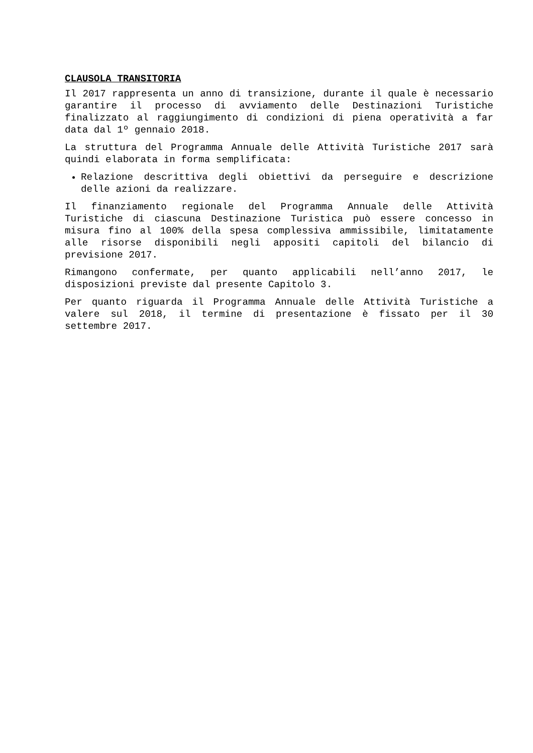CLAUSOLA TRANSITORIA
Il 2017 rappresenta un anno di transizione, durante il quale è necessario garantire il processo di avviamento delle Destinazioni Turistiche finalizzato al raggiungimento di condizioni di piena operatività a far data dal 1º gennaio 2018.
La struttura del Programma Annuale delle Attività Turistiche 2017 sarà quindi elaborata in forma semplificata:
Relazione descrittiva degli obiettivi da perseguire e descrizione delle azioni da realizzare.
Il finanziamento regionale del Programma Annuale delle Attività Turistiche di ciascuna Destinazione Turistica può essere concesso in misura fino al 100% della spesa complessiva ammissibile, limitatamente alle risorse disponibili negli appositi capitoli del bilancio di previsione 2017.
Rimangono confermate, per quanto applicabili nell’anno 2017, le disposizioni previste dal presente Capitolo 3.
Per quanto riguarda il Programma Annuale delle Attività Turistiche a valere sul 2018, il termine di presentazione è fissato per il 30 settembre 2017.